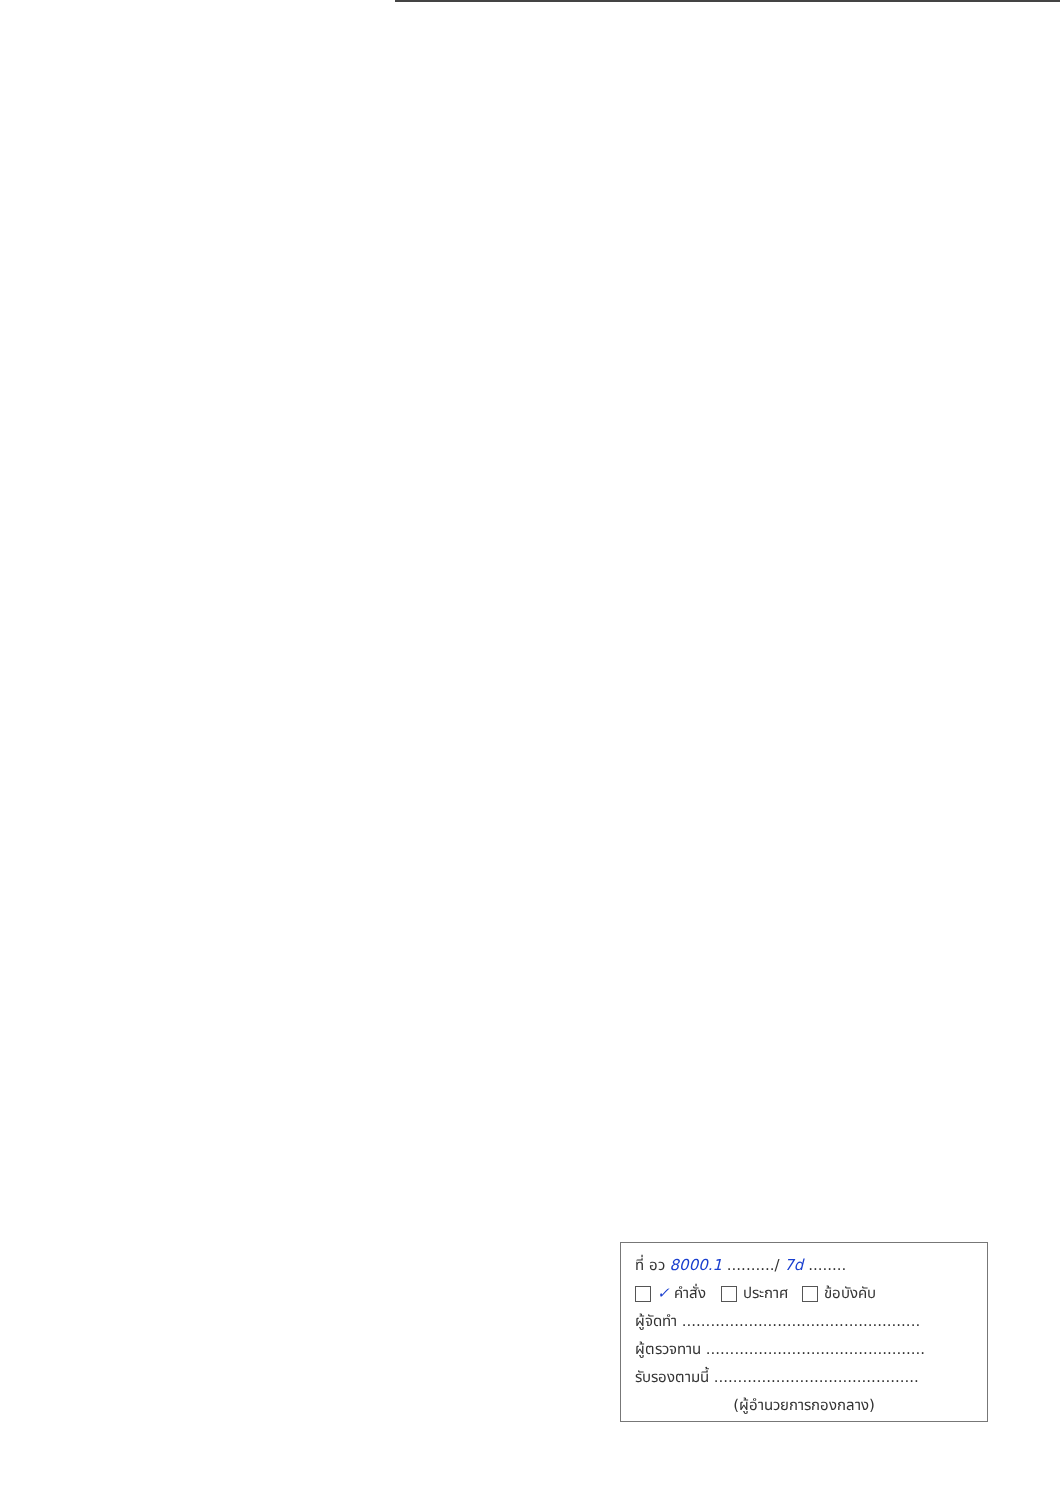ที่ อว 8000.1 ........../ 7d ........
✓ คำสั่ง ประกาศ ข้อบังคับ
ผู้จัดทำ ..................................................
ผู้ตรวจทาน ..............................................
รับรองตามนี้ ...........................................
(ผู้อำนวยการกองกลาง)